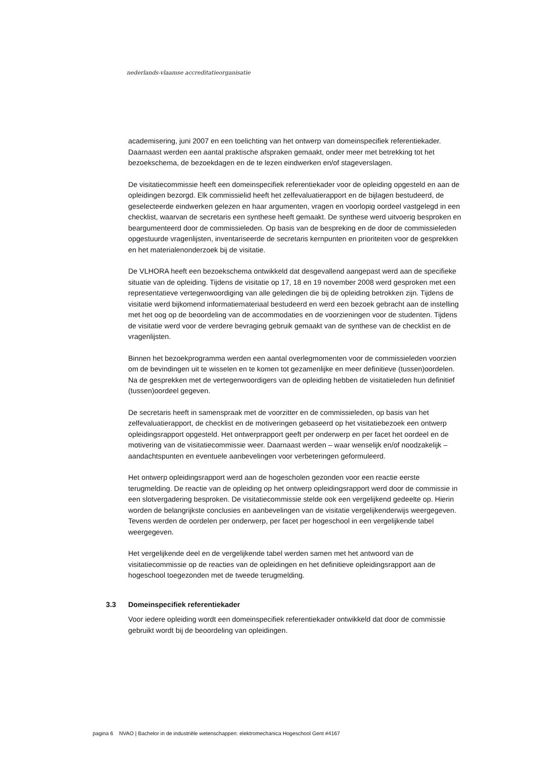nederlands-vlaamse accreditatieorganisatie
academisering, juni 2007 en een toelichting van het ontwerp van domeinspecifiek referentiekader. Daarnaast werden een aantal praktische afspraken gemaakt, onder meer met betrekking tot het bezoekschema, de bezoekdagen en de te lezen eindwerken en/of stageverslagen.
De visitatiecommissie heeft een domeinspecifiek referentiekader voor de opleiding opgesteld en aan de opleidingen bezorgd. Elk commissielid heeft het zelfevaluatierapport en de bijlagen bestudeerd, de geselecteerde eindwerken gelezen en haar argumenten, vragen en voorlopig oordeel vastgelegd in een checklist, waarvan de secretaris een synthese heeft gemaakt. De synthese werd uitvoerig besproken en beargumenteerd door de commissieleden. Op basis van de bespreking en de door de commissieleden opgestuurde vragenlijsten, inventariseerde de secretaris kernpunten en prioriteiten voor de gesprekken en het materialenonderzoek bij de visitatie.
De VLHORA heeft een bezoekschema ontwikkeld dat desgevallend aangepast werd aan de specifieke situatie van de opleiding. Tijdens de visitatie op 17, 18 en 19 november 2008 werd gesproken met een representatieve vertegenwoordiging van alle geledingen die bij de opleiding betrokken zijn. Tijdens de visitatie werd bijkomend informatiemateriaal bestudeerd en werd een bezoek gebracht aan de instelling met het oog op de beoordeling van de accommodaties en de voorzieningen voor de studenten. Tijdens de visitatie werd voor de verdere bevraging gebruik gemaakt van de synthese van de checklist en de vragenlijsten.
Binnen het bezoekprogramma werden een aantal overlegmomenten voor de commissieleden voorzien om de bevindingen uit te wisselen en te komen tot gezamenlijke en meer definitieve (tussen)oordelen. Na de gesprekken met de vertegenwoordigers van de opleiding hebben de visitatieleden hun definitief (tussen)oordeel gegeven.
De secretaris heeft in samenspraak met de voorzitter en de commissieleden, op basis van het zelfevaluatierapport, de checklist en de motiveringen gebaseerd op het visitatiebezoek een ontwerp opleidingsrapport opgesteld. Het ontwerprapport geeft per onderwerp en per facet het oordeel en de motivering van de visitatiecommissie weer. Daarnaast werden – waar wenselijk en/of noodzakelijk – aandachtspunten en eventuele aanbevelingen voor verbeteringen geformuleerd.
Het ontwerp opleidingsrapport werd aan de hogescholen gezonden voor een reactie eerste terugmelding. De reactie van de opleiding op het ontwerp opleidingsrapport werd door de commissie in een slotvergadering besproken. De visitatiecommissie stelde ook een vergelijkend gedeelte op. Hierin worden de belangrijkste conclusies en aanbevelingen van de visitatie vergelijkenderwijs weergegeven. Tevens werden de oordelen per onderwerp, per facet per hogeschool in een vergelijkende tabel weergegeven.
Het vergelijkende deel en de vergelijkende tabel werden samen met het antwoord van de visitatiecommissie op de reacties van de opleidingen en het definitieve opleidingsrapport aan de hogeschool toegezonden met de tweede terugmelding.
3.3 Domeinspecifiek referentiekader
Voor iedere opleiding wordt een domeinspecifiek referentiekader ontwikkeld dat door de commissie gebruikt wordt bij de beoordeling van opleidingen.
pagina 6 NVAO | Bachelor in de industriële wetenschappen: elektromechanica Hogeschool Gent #4167